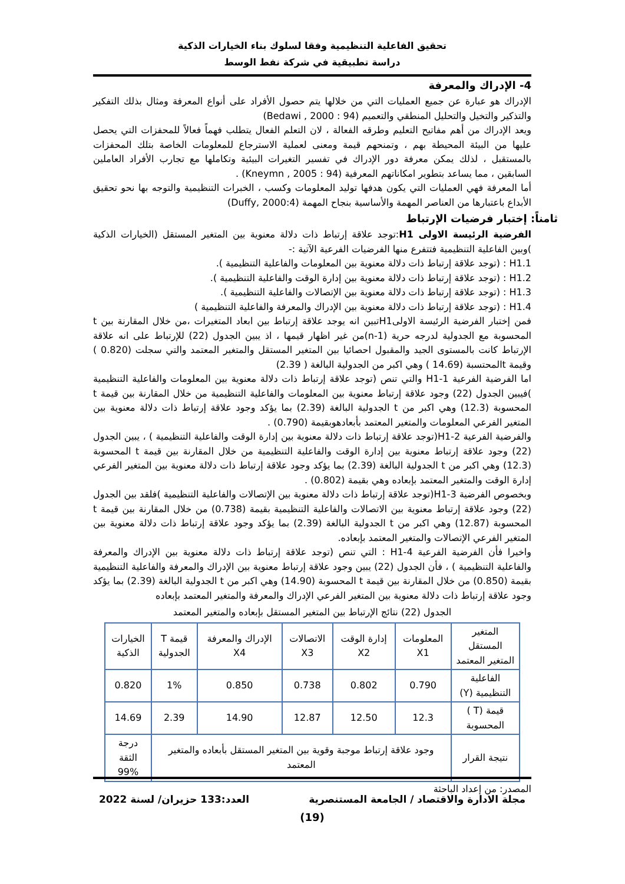تحقيق الفاعلية التنظيمية وفقا لسلوك بناء الخيارات الذكية
دراسة تطبيقية في شركة نفط الوسط
4- الإدراك والمعرفة
الإدراك هو عبارة عن جميع العمليات التي من خلالها يتم حصول الأفراد على أنواع المعرفة ومثال بذلك التفكير والتذكير والتخيل والتحليل المنطقي والتعميم (94 : Bedawi , 2000)
ويعد الإدراك من أهم مفاتيح التعليم وطرقه الفعالة ، لان التعلم الفعال يتطلب فهماً فعالاً للمحفزات التي يحصل عليها من البيئة المحيطة بهم ، وتمنحهم قيمة ومعنى لعملية الاسترجاع للمعلومات الخاصة بتلك المحفزات بالمستقبل ، لذلك يمكن معرفة دور الإدراك في تفسير التغيرات البيئية وتكاملها مع تجارب الأفراد العاملين السابقين ، مما يساعد بتطوير امكاناتهم المعرفية (94 : Kneymn , 2005) .
أما المعرفة فهي العمليات التي يكون هدفها توليد المعلومات وكسب ، الخبرات التنظيمية والتوجه بها نحو تحقيق الأبداع باعتبارها من العناصر المهمة والأساسية بنجاح المهمة (Duffy, 2000:4)
ثامناً: إختبار فرضيات الإرتباط
الفرضية الرئيسة الاولى H1:توجد علاقة إرتباط ذات دلالة معنوية بين المتغير المستقل (الخيارات الذكية )وبين الفاعلية التنظيمية فتتفرع منها الفرضيات الفرعية الآتية :-
H1.1 : (توجد علاقة إرتباط ذات دلالة معنوية بين المعلومات والفاعلية التنظيمية ).
H1.2 : (توجد علاقة إرتباط ذات دلالة معنوية بين إدارة الوقت والفاعلية التنظيمية ).
H1.3 : (توجد علاقة إرتباط ذات دلالة معنوية بين الإتصالات والفاعلية التنظيمية ).
H1.4 : (توجد علاقة إرتباط ذات دلالة معنوية بين الإدراك والمعرفة والفاعلية التنظيمية )
فمن إختبار الفرضية الرئيسة الاولىH1تبين انه يوجد علاقة إرتباط بين ابعاد المتغيرات ،من خلال المقارنة بين t المحسوبة مع الجدولية لدرجه حرية (n-1)من غير اظهار قيمها ، اذ يبين الجدول (22) للإرتباط على انه علاقة الإرتباط كانت بالمستوى الجيد والمقبول احصائيا بين المتغير المستقل والمتغير المعتمد والتي سجلت (0.820 ) وقيمة tالمحتسبة (14.69 ) وهي اكبر من الجدولية البالغة ( 2.39)
اما الفرضية الفرعية H1-1 والتي تنص (توجد علاقة إرتباط ذات دلالة معنوية بين المعلومات والفاعلية التنظيمية )فيبين الجدول (22) وجود علاقة إرتباط معنوية بين المعلومات والفاعلية التنظيمية من خلال المقارنة بين قيمة t المحسوبة (12.3) وهي اكبر من t الجدولية البالغة (2.39) بما يؤكد وجود علاقة إرتباط ذات دلالة معنوية بين المتغير الفرعي المعلومات والمتغير المعتمد بأبعادهوبقيمة (0.790) .
والفرضية الفرعية H1-2(توجد علاقة إرتباط ذات دلالة معنوية بين إدارة الوقت والفاعلية التنظيمية ) ، يبين الجدول (22) وجود علاقة إرتباط معنوية بين إدارة الوقت والفاعلية التنظيمية من خلال المقارنة بين قيمة t المحسوبة (12.3) وهي اكبر من t الجدولية البالغة (2.39) بما يؤكد وجود علاقة إرتباط ذات دلالة معنوية بين المتغير الفرعي إدارة الوقت والمتغير المعتمد بإبعاده وهي بقيمة (0.802) .
وبخصوص الفرضية H1-3(توجد علاقة إرتباط ذات دلالة معنوية بين الإتصالات والفاعلية التنظيمية )فلقد بين الجدول (22) وجود علاقة إرتباط معنوية بين الاتصالات والفاعلية التنظيمية بقيمة (0.738) من خلال المقارنة بين قيمة t المحسوبة (12.87) وهي اكبر من t الجدولية البالغة (2.39) بما يؤكد وجود علاقة إرتباط ذات دلالة معنوية بين المتغير الفرعي الإتصالات والمتغير المعتمد بإبعاده.
واخيرا فأن الفرضية الفرعية H1-4 : التي تنص (توجد علاقة إرتباط ذات دلالة معنوية بين الإدراك والمعرفة والفاعلية التنظيمية ) ، فأن الجدول (22) يبين وجود علاقة إرتباط معنوية بين الإدراك والمعرفة والفاعلية التنظيمية بقيمة (0.850) من خلال المقارنة بين قيمة t المحسوبة (14.90) وهي اكبر من t الجدولية البالغة (2.39) بما يؤكد وجود علاقة إرتباط ذات دلالة معنوية بين المتغير الفرعي الإدراك والمعرفة والمتغير المعتمد بإبعاده
الجدول (22) نتائج الإرتباط بين المتغير المستقل بإبعاده والمتغير المعتمد
| المتغير المستقل المتغير المعتمد | المعلومات X1 | إدارة الوقت X2 | الاتصالات X3 | الإدراك والمعرفة X4 | قيمة T الجدولية | الخيارات الذكية |
| الفاعلية التنظيمية (Y) | 0.790 | 0.802 | 0.738 | 0.850 | 1% | 0.820 |
| قيمة (T ) المحسوبة | 12.3 | 12.50 | 12.87 | 14.90 | 2.39 | 14.69 |
| نتيجة القرار | وجود علاقة إرتباط موجبة وقوية بين المتغير المستقل بأبعاده والمتغير المعتمد | | | | | درجة الثقة 99% |
المصدر: من إعداد الباحثة
مجلة الادارة والاقتصاد / الجامعة المستنصرية العدد:133 حزيران/ لسنة 2022
(19)